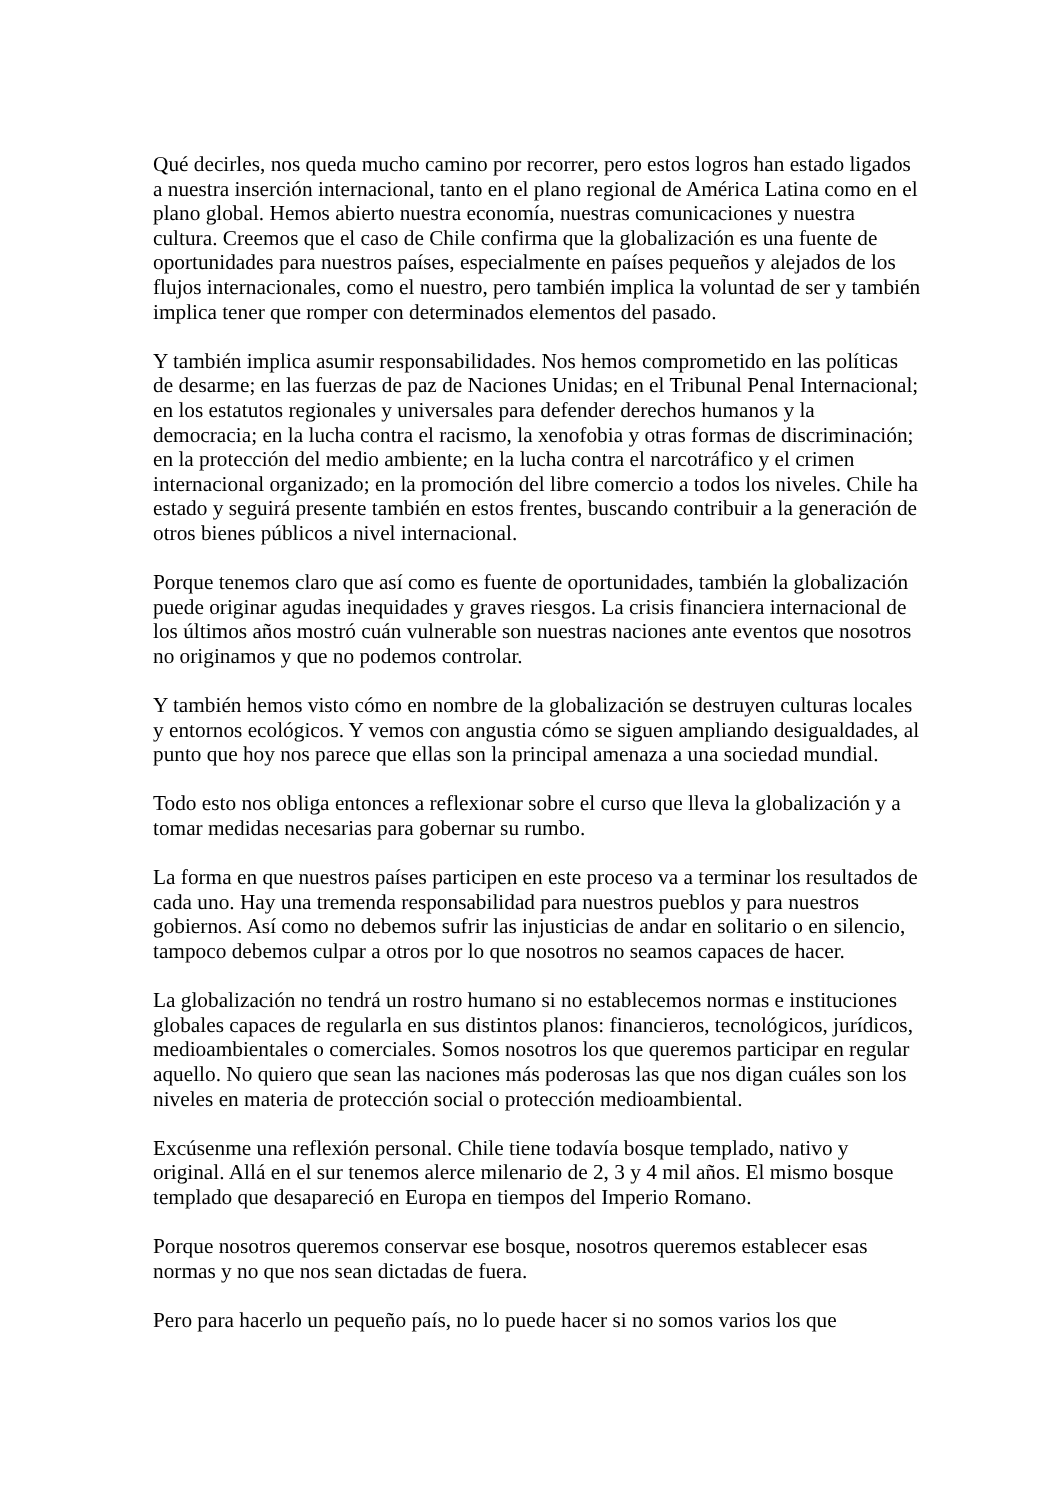Qué decirles, nos queda mucho camino por recorrer, pero estos logros han estado ligados a nuestra inserción internacional, tanto en el plano regional de América Latina como en el plano global. Hemos abierto nuestra economía, nuestras comunicaciones y nuestra cultura. Creemos que el caso de Chile confirma que la globalización es una fuente de oportunidades para nuestros países, especialmente en países pequeños y alejados de los flujos internacionales, como el nuestro, pero también implica la voluntad de ser y también implica tener que romper con determinados elementos del pasado.
Y también implica asumir responsabilidades. Nos hemos comprometido en las políticas de desarme; en las fuerzas de paz de Naciones Unidas; en el Tribunal Penal Internacional; en los estatutos regionales y universales para defender derechos humanos y la democracia; en la lucha contra el racismo, la xenofobia y otras formas de discriminación; en la protección del medio ambiente; en la lucha contra el narcotráfico y el crimen internacional organizado; en la promoción del libre comercio a todos los niveles. Chile ha estado y seguirá presente también en estos frentes, buscando contribuir a la generación de otros bienes públicos a nivel internacional.
Porque tenemos claro que así como es fuente de oportunidades, también la globalización puede originar agudas inequidades y graves riesgos. La crisis financiera internacional de los últimos años mostró cuán vulnerable son nuestras naciones ante eventos que nosotros no originamos y que no podemos controlar.
Y también hemos visto cómo en nombre de la globalización se destruyen culturas locales y entornos ecológicos. Y vemos con angustia cómo se siguen ampliando desigualdades, al punto que hoy nos parece que ellas son la principal amenaza a una sociedad mundial.
Todo esto nos obliga entonces a reflexionar sobre el curso que lleva la globalización y a tomar medidas necesarias para gobernar su rumbo.
La forma en que nuestros países participen en este proceso va a terminar los resultados de cada uno. Hay una tremenda responsabilidad para nuestros pueblos y para nuestros gobiernos. Así como no debemos sufrir las injusticias de andar en solitario o en silencio, tampoco debemos culpar a otros por lo que nosotros no seamos capaces de hacer.
La globalización no tendrá un rostro humano si no establecemos normas e instituciones globales capaces de regularla en sus distintos planos: financieros, tecnológicos, jurídicos, medioambientales o comerciales. Somos nosotros los que queremos participar en regular aquello. No quiero que sean las naciones más poderosas las que nos digan cuáles son los niveles en materia de protección social o protección medioambiental.
Excúsenme una reflexión personal. Chile tiene todavía bosque templado, nativo y original. Allá en el sur tenemos alerce milenario de 2, 3 y 4 mil años. El mismo bosque templado que desapareció en Europa en tiempos del Imperio Romano.
Porque nosotros queremos conservar ese bosque, nosotros queremos establecer esas normas y no que nos sean dictadas de fuera.
Pero para hacerlo un pequeño país, no lo puede hacer si no somos varios los que